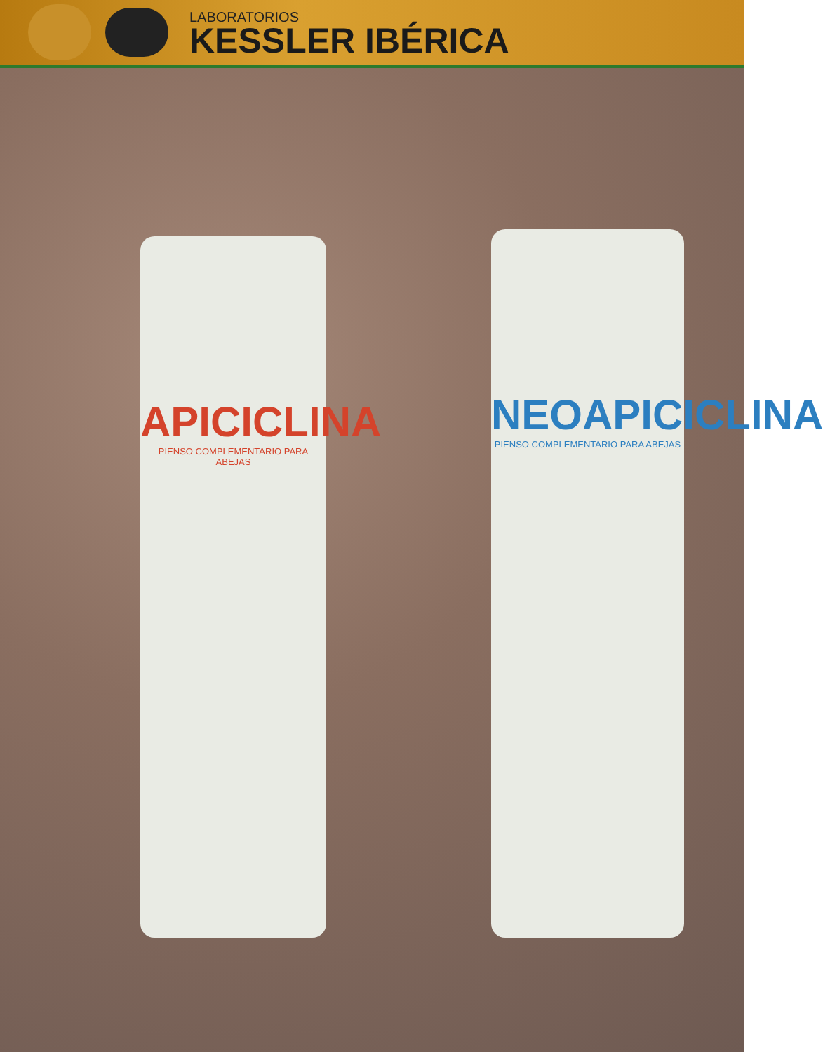LABORATORIOS
KESSLER IBÉRICA
APICICLINA
PIENSO COMPLEMENTARIO PARA ABEJAS
NEOAPICICLINA
PIENSO COMPLEMENTARIO PARA ABEJAS